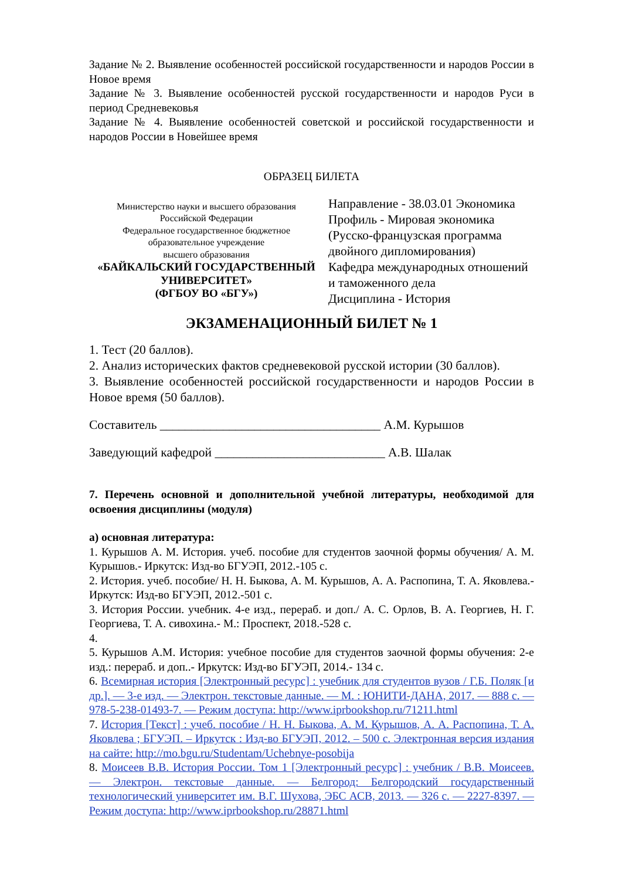Задание № 2. Выявление особенностей российской государственности и народов России в Новое время
Задание № 3. Выявление особенностей русской государственности и народов Руси в период Средневековья
Задание № 4. Выявление особенностей советской и российской государственности и народов России в Новейшее время
ОБРАЗЕЦ БИЛЕТА
Министерство науки и высшего образования
Российской Федерации
Федеральное государственное бюджетное
образовательное учреждение
высшего образования
«БАЙКАЛЬСКИЙ ГОСУДАРСТВЕННЫЙ УНИВЕРСИТЕТ»
(ФГБОУ ВО «БГУ»)
Направление - 38.03.01 Экономика
Профиль - Мировая экономика (Русско-французская программа двойного дипломирования)
Кафедра международных отношений и таможенного дела
Дисциплина - История
ЭКЗАМЕНАЦИОННЫЙ БИЛЕТ № 1
1. Тест (20 баллов).
2. Анализ исторических фактов средневековой русской истории (30 баллов).
3. Выявление особенностей российской государственности и народов России в Новое время (50 баллов).
Составитель ___________________________________ А.М. Курышов
Заведующий кафедрой ___________________________ А.В. Шалак
7. Перечень основной и дополнительной учебной литературы, необходимой для освоения дисциплины (модуля)
а) основная литература:
1. Курышов А. М. История. учеб. пособие для студентов заочной формы обучения/ А. М. Курышов.- Иркутск: Изд-во БГУЭП, 2012.-105 с.
2. История. учеб. пособие/ Н. Н. Быкова, А. М. Курышов, А. А. Распопина, Т. А. Яковлева.- Иркутск: Изд-во БГУЭП, 2012.-501 с.
3. История России. учебник. 4-е изд., перераб. и доп./ А. С. Орлов, В. А. Георгиев, Н. Г. Георгиева, Т. А. сивохина.- М.: Проспект, 2018.-528 с.
4.
5. Курышов А.М. История: учебное пособие для студентов заочной формы обучения: 2-е изд.: перераб. и доп..- Иркутск: Изд-во БГУЭП, 2014.- 134 с.
6. Всемирная история [Электронный ресурс] : учебник для студентов вузов / Г.Б. Поляк [и др.]. — 3-е изд. — Электрон. текстовые данные. — М. : ЮНИТИ-ДАНА, 2017. — 888 c. — 978-5-238-01493-7. — Режим доступа: http://www.iprbookshop.ru/71211.html
7. История [Текст] : учеб. пособие / Н. Н. Быкова, А. М. Курышов, А. А. Распопина, Т. А. Яковлева ; БГУЭП. – Иркутск : Изд-во БГУЭП, 2012. – 500 с. Электронная версия издания на сайте: http://mo.bgu.ru/Studentam/Uchebnye-posobija
8. Моисеев В.В. История России. Том 1 [Электронный ресурс] : учебник / В.В. Моисеев. — Электрон. текстовые данные. — Белгород: Белгородский государственный технологический университет им. В.Г. Шухова, ЭБС АСВ, 2013. — 326 c. — 2227-8397. — Режим доступа: http://www.iprbookshop.ru/28871.html